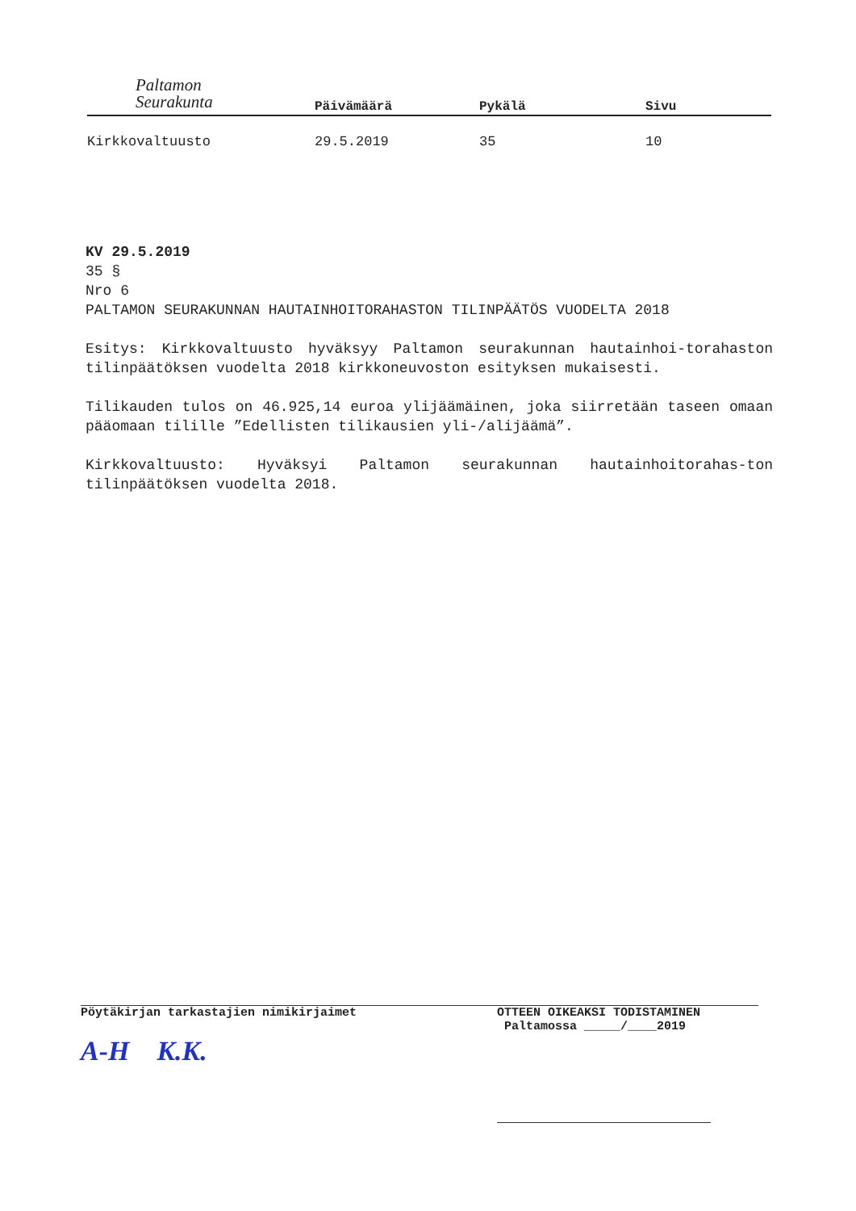Paltamon
Seurakunta
Päivämäärä Pykälä Sivu
Kirkkovaltuusto 29.5.2019 35 10
KV 29.5.2019
35 §
Nro 6
PALTAMON SEURAKUNNAN HAUTAINHOITORAHASTON TILINPÄÄTÖS VUODELTA 2018
Esitys: Kirkkovaltuusto hyväksyy Paltamon seurakunnan hautainhoi-torahaston tilinpäätöksen vuodelta 2018 kirkkoneuvoston esityksen mukaisesti.
Tilikauden tulos on 46.925,14 euroa ylijäämäinen, joka siirretään taseen omaan pääomaan tilille ”Edellisten tilikausien yli-/alijäämä”.
Kirkkovaltuusto: Hyväksyi Paltamon seurakunnan hautainhoitorahas-ton tilinpäätöksen vuodelta 2018.
Pöytäkirjan tarkastajien nimikirjaimet
A-H K.K.
OTTEEN OIKEAKSI TODISTAMINEN
Paltamossa _____/____2019